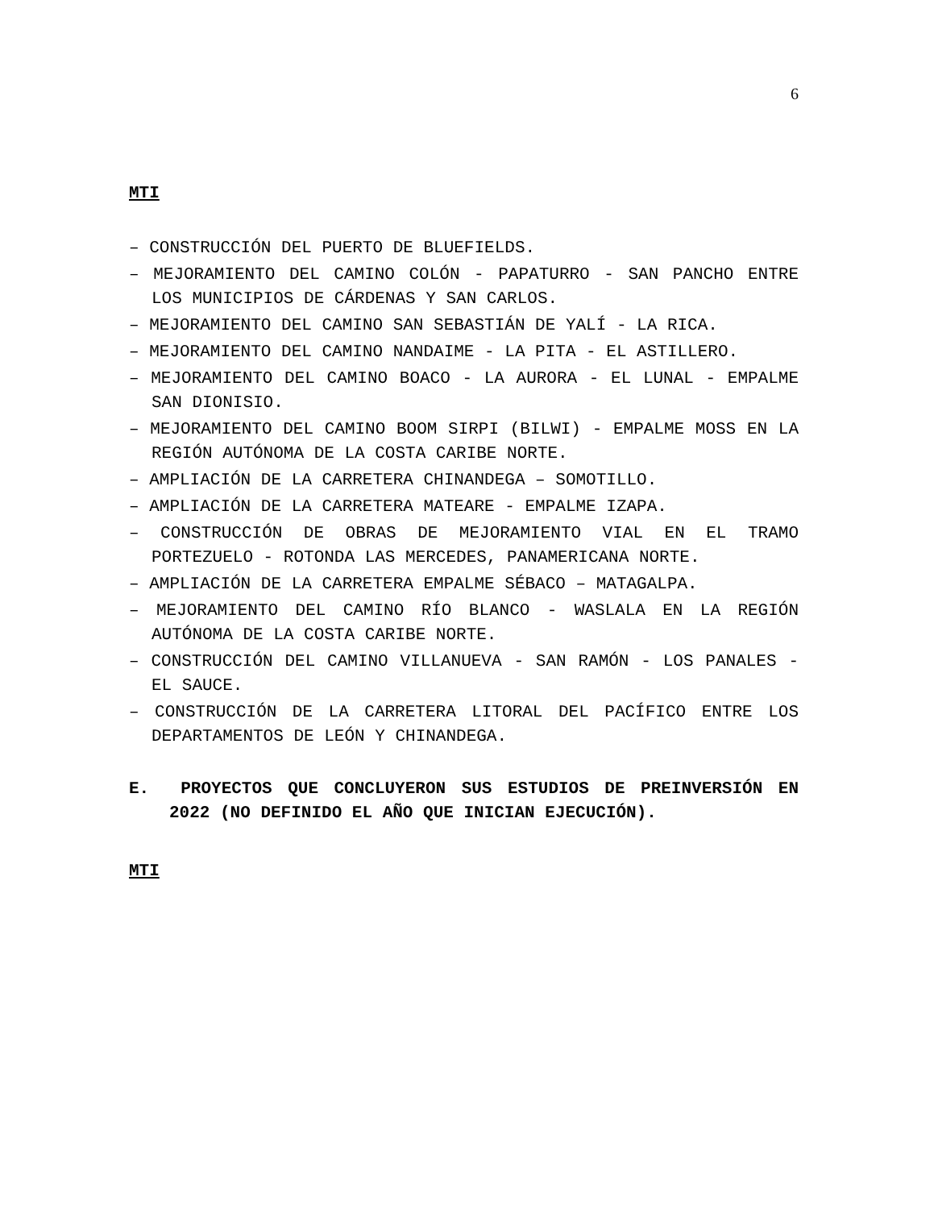6
MTI
– CONSTRUCCIÓN DEL PUERTO DE BLUEFIELDS.
– MEJORAMIENTO DEL CAMINO COLÓN - PAPATURRO - SAN PANCHO ENTRE LOS MUNICIPIOS DE CÁRDENAS Y SAN CARLOS.
– MEJORAMIENTO DEL CAMINO SAN SEBASTIÁN DE YALÍ - LA RICA.
– MEJORAMIENTO DEL CAMINO NANDAIME - LA PITA - EL ASTILLERO.
– MEJORAMIENTO DEL CAMINO BOACO - LA AURORA - EL LUNAL - EMPALME SAN DIONISIO.
– MEJORAMIENTO DEL CAMINO BOOM SIRPI (BILWI) - EMPALME MOSS EN LA REGIÓN AUTÓNOMA DE LA COSTA CARIBE NORTE.
– AMPLIACIÓN DE LA CARRETERA CHINANDEGA – SOMOTILLO.
– AMPLIACIÓN DE LA CARRETERA MATEARE - EMPALME IZAPA.
– CONSTRUCCIÓN DE OBRAS DE MEJORAMIENTO VIAL EN EL TRAMO PORTEZUELO - ROTONDA LAS MERCEDES, PANAMERICANA NORTE.
– AMPLIACIÓN DE LA CARRETERA EMPALME SÉBACO – MATAGALPA.
– MEJORAMIENTO DEL CAMINO RÍO BLANCO - WASLALA EN LA REGIÓN AUTÓNOMA DE LA COSTA CARIBE NORTE.
– CONSTRUCCIÓN DEL CAMINO VILLANUEVA - SAN RAMÓN - LOS PANALES - EL SAUCE.
– CONSTRUCCIÓN DE LA CARRETERA LITORAL DEL PACÍFICO ENTRE LOS DEPARTAMENTOS DE LEÓN Y CHINANDEGA.
E. PROYECTOS QUE CONCLUYERON SUS ESTUDIOS DE PREINVERSIÓN EN 2022 (NO DEFINIDO EL AÑO QUE INICIAN EJECUCIÓN).
MTI